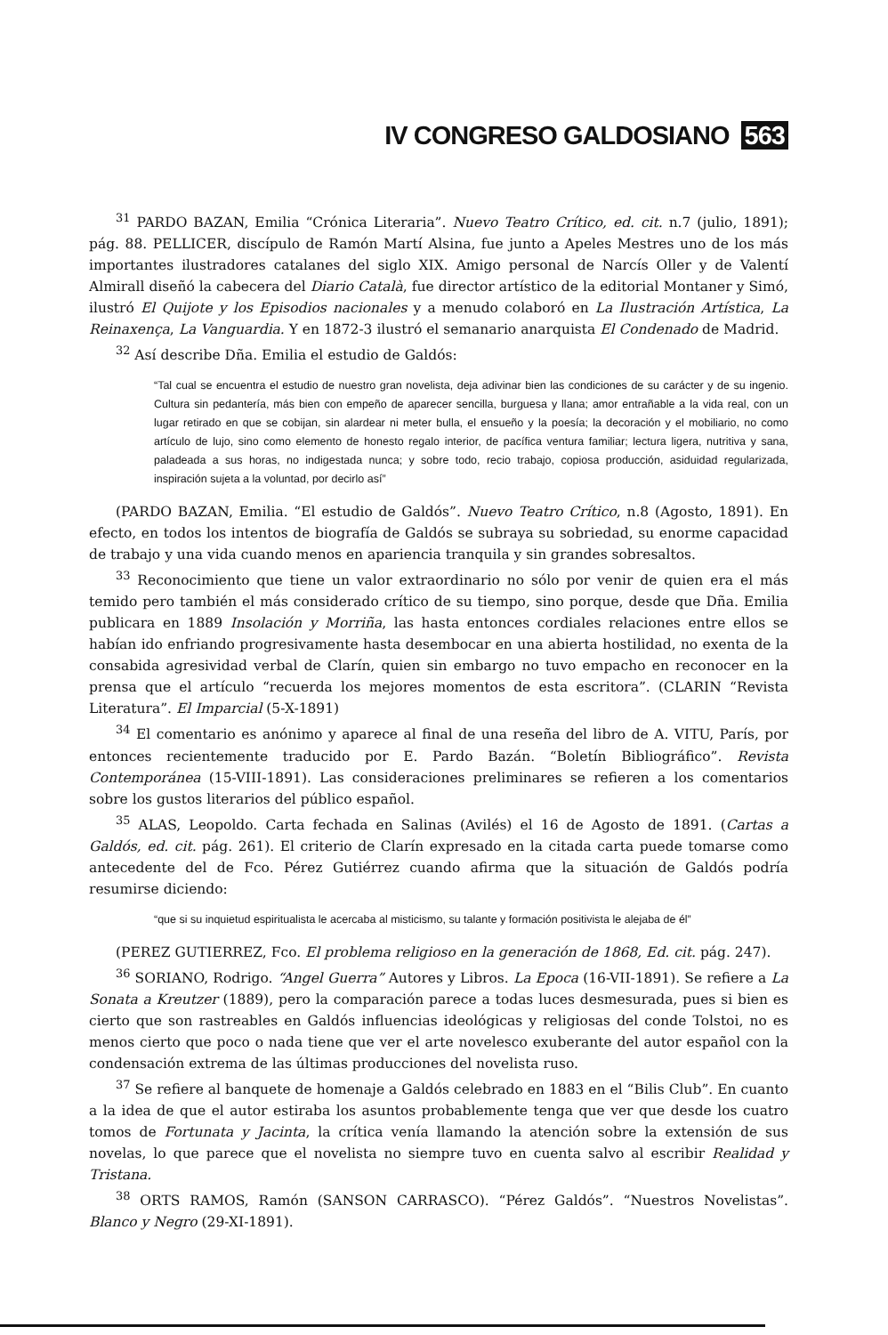IV CONGRESO GALDOSIANO 563
<sup>31</sup> PARDO BAZAN, Emilia “Crónica Literaria”. Nuevo Teatro Crítico, ed. cit. n.7 (julio, 1891); pág. 88. PELLICER, discípulo de Ramón Martí Alsina, fue junto a Apeles Mestres uno de los más importantes ilustradores catalanes del siglo XIX. Amigo personal de Narcís Oller y de Valentí Almirall diseñó la cabecera del Diario Català, fue director artístico de la editorial Montaner y Simó, ilustró El Quijote y los Episodios nacionales y a menudo colaboró en La Ilustración Artística, La Reinaxença, La Vanguardia. Y en 1872-3 ilustró el semanario anarquista El Condenado de Madrid.
<sup>32</sup> Así describe Dña. Emilia el estudio de Galdós:
“Tal cual se encuentra el estudio de nuestro gran novelista, deja adivinar bien las condiciones de su carácter y de su ingenio. Cultura sin pedantería, más bien con empeño de aparecer sencilla, burguesa y llana; amor entrañable a la vida real, con un lugar retirado en que se cobijan, sin alardear ni meter bulla, el ensueño y la poesía; la decoración y el mobiliario, no como artículo de lujo, sino como elemento de honesto regalo interior, de pacífica ventura familiar; lectura ligera, nutritiva y sana, paladeada a sus horas, no indigestada nunca; y sobre todo, recio trabajo, copiosa producción, asiduidad regularizada, inspiración sujeta a la voluntad, por decirlo así”
(PARDO BAZAN, Emilia. “El estudio de Galdós”. Nuevo Teatro Crítico, n.8 (Agosto, 1891). En efecto, en todos los intentos de biografía de Galdós se subraya su sobriedad, su enorme capacidad de trabajo y una vida cuando menos en apariencia tranquila y sin grandes sobresaltos.
<sup>33</sup> Reconocimiento que tiene un valor extraordinario no sólo por venir de quien era el más temido pero también el más considerado crítico de su tiempo, sino porque, desde que Dña. Emilia publicara en 1889 Insolación y Morriña, las hasta entonces cordiales relaciones entre ellos se habían ido enfriando progresivamente hasta desembocar en una abierta hostilidad, no exenta de la consabida agresividad verbal de Clarín, quien sin embargo no tuvo empacho en reconocer en la prensa que el artículo “recuerda los mejores momentos de esta escritora”. (CLARIN “Revista Literatura”. El Imparcial (5-X-1891)
<sup>34</sup> El comentario es anónimo y aparece al final de una reseña del libro de A. VITU, París, por entonces recientemente traducido por E. Pardo Bazán. “Boletín Bibliográfico”. Revista Contemporánea (15-VIII-1891). Las consideraciones preliminares se refieren a los comentarios sobre los gustos literarios del público español.
<sup>35</sup> ALAS, Leopoldo. Carta fechada en Salinas (Avilés) el 16 de Agosto de 1891. (Cartas a Galdós, ed. cit. pág. 261). El criterio de Clarín expresado en la citada carta puede tomarse como antecedente del de Fco. Pérez Gutiérrez cuando afirma que la situación de Galdós podría resumirse diciendo:
“que si su inquietud espiritualista le acercaba al misticismo, su talante y formación positivista le alejaba de él”
(PEREZ GUTIERREZ, Fco. El problema religioso en la generación de 1868, Ed. cit. pág. 247).
<sup>36</sup> SORIANO, Rodrigo. “Angel Guerra” Autores y Libros. La Epoca (16-VII-1891). Se refiere a La Sonata a Kreutzer (1889), pero la comparación parece a todas luces desmesurada, pues si bien es cierto que son rastreables en Galdós influencias ideológicas y religiosas del conde Tolstoi, no es menos cierto que poco o nada tiene que ver el arte novelesco exuberante del autor español con la condensación extrema de las últimas producciones del novelista ruso.
<sup>37</sup> Se refiere al banquete de homenaje a Galdós celebrado en 1883 en el “Bilis Club”. En cuanto a la idea de que el autor estiraba los asuntos probablemente tenga que ver que desde los cuatro tomos de Fortunata y Jacinta, la crítica venía llamando la atención sobre la extensión de sus novelas, lo que parece que el novelista no siempre tuvo en cuenta salvo al escribir Realidad y Tristana.
<sup>38</sup> ORTS RAMOS, Ramón (SANSON CARRASCO). “Pérez Galdós”. “Nuestros Novelistas”. Blanco y Negro (29-XI-1891).